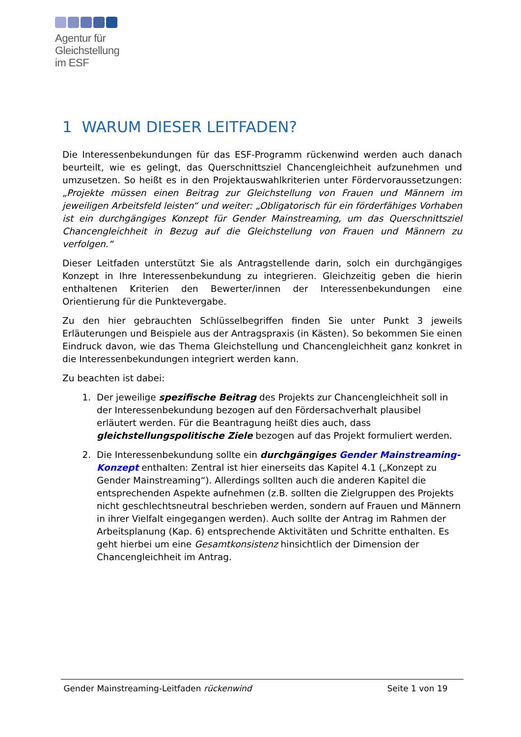Agentur für
Gleichstellung
im ESF
1 WARUM DIESER LEITFADEN?
Die Interessenbekundungen für das ESF-Programm rückenwind werden auch danach beurteilt, wie es gelingt, das Querschnittsziel Chancengleichheit aufzunehmen und umzusetzen. So heißt es in den Projektauswahlkriterien unter Fördervoraussetzungen: „Projekte müssen einen Beitrag zur Gleichstellung von Frauen und Männern im jeweiligen Arbeitsfeld leisten“ und weiter: „Obligatorisch für ein förderfähiges Vorhaben ist ein durchgängiges Konzept für Gender Mainstreaming, um das Querschnittsziel Chancengleichheit in Bezug auf die Gleichstellung von Frauen und Männern zu verfolgen.“
Dieser Leitfaden unterstützt Sie als Antragstellende darin, solch ein durchgängiges Konzept in Ihre Interessenbekundung zu integrieren. Gleichzeitig geben die hierin enthaltenen Kriterien den Bewerter/innen der Interessenbekundungen eine Orientierung für die Punktevergabe.
Zu den hier gebrauchten Schlüsselbegriffen finden Sie unter Punkt 3 jeweils Erläuterungen und Beispiele aus der Antragspraxis (in Kästen). So bekommen Sie einen Eindruck davon, wie das Thema Gleichstellung und Chancengleichheit ganz konkret in die Interessenbekundungen integriert werden kann.
Zu beachten ist dabei:
1. Der jeweilige spezifische Beitrag des Projekts zur Chancengleichheit soll in der Interessenbekundung bezogen auf den Fördersachverhalt plausibel erläutert werden. Für die Beantragung heißt dies auch, dass gleichstellungspolitische Ziele bezogen auf das Projekt formuliert werden.
2. Die Interessenbekundung sollte ein durchgängiges Gender Mainstreaming-Konzept enthalten: Zentral ist hier einerseits das Kapitel 4.1 („Konzept zu Gender Mainstreaming“). Allerdings sollten auch die anderen Kapitel die entsprechenden Aspekte aufnehmen (z.B. sollten die Zielgruppen des Projekts nicht geschlechtsneutral beschrieben werden, sondern auf Frauen und Männern in ihrer Vielfalt eingegangen werden). Auch sollte der Antrag im Rahmen der Arbeitsplanung (Kap. 6) entsprechende Aktivitäten und Schritte enthalten. Es geht hierbei um eine Gesamtkonsistenz hinsichtlich der Dimension der Chancengleichheit im Antrag.
Gender Mainstreaming-Leitfaden rückenwind Seite 1 von 19